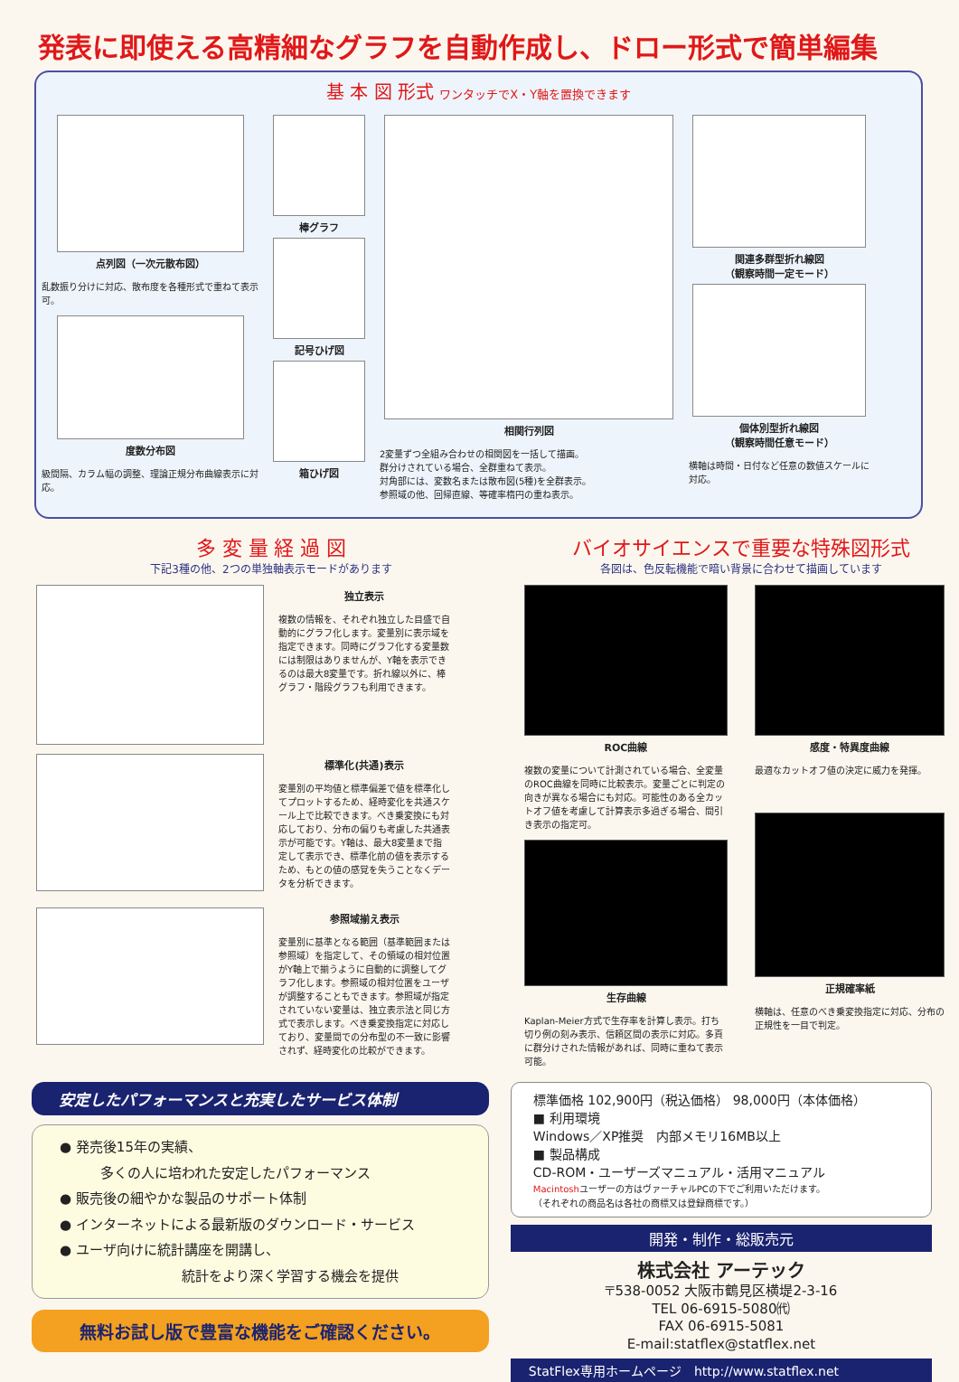発表に即使える高精細なグラフを自動作成し、ドロー形式で簡単編集
基 本 図 形式 ワンタッチでX・Y軸を置換できます
点列図（一次元散布図）
乱数振り分けに対応、散布度を各種形式で重ねて表示可。
度数分布図
級間隔、カラム幅の調整、理論正規分布曲線表示に対応。
棒グラフ
記号ひげ図
箱ひげ図
相関行列図
2変量ずつ全組み合わせの相関図を一括して描画。
群分けされている場合、全群重ねて表示。
対角部には、変数名または散布図(5種)を全群表示。
参照域の他、回帰直線、等確率楕円の重ね表示。
関連多群型折れ線図
（観察時間一定モード）
個体別型折れ線図
（観察時間任意モード）
横軸は時間・日付など任意の数値スケールに対応。
多 変 量 経 過 図
下記3種の他、2つの単独軸表示モードがあります
独立表示
複数の情報を、それぞれ独立した目盛で自動的にグラフ化します。変量別に表示域を指定できます。同時にグラフ化する変量数には制限はありませんが、Y軸を表示できるのは最大8変量です。折れ線以外に、棒グラフ・階段グラフも利用できます。
標準化(共通)表示
変量別の平均値と標準偏差で値を標準化してプロットするため、経時変化を共通スケール上で比較できます。べき乗変換にも対応しており、分布の偏りも考慮した共通表示が可能です。Y軸は、最大8変量まで指定して表示でき、標準化前の値を表示するため、もとの値の感覚を失うことなくデータを分析できます。
参照域揃え表示
変量別に基準となる範囲（基準範囲または参照域）を指定して、その領域の相対位置がY軸上で揃うように自動的に調整してグラフ化します。参照域の相対位置をユーザが調整することもできます。参照域が指定されていない変量は、独立表示法と同じ方式で表示します。べき乗変換指定に対応しており、変量間での分布型の不一致に影響されず、経時変化の比較ができます。
バイオサイエンスで重要な特殊図形式
各図は、色反転機能で暗い背景に合わせて描画しています
ROC曲線
複数の変量について計測されている場合、全変量のROC曲線を同時に比較表示。変量ごとに判定の向きが異なる場合にも対応。可能性のある全カットオフ値を考慮して計算表示多過ぎる場合、間引き表示の指定可。
生存曲線
Kaplan-Meier方式で生存率を計算し表示。打ち切り例の刻み表示、信頼区間の表示に対応。多頁に群分けされた情報があれば、同時に重ねて表示可能。
感度・特異度曲線
最適なカットオフ値の決定に威力を発揮。
正規確率紙
横軸は、任意のべき乗変換指定に対応、分布の正規性を一目で判定。
安定したパフォーマンスと充実したサービス体制
● 発売後15年の実績、
　　　多くの人に培われた安定したパフォーマンス
● 販売後の細やかな製品のサポート体制
● インターネットによる最新版のダウンロード・サービス
● ユーザ向けに統計講座を開講し、
　　　　　　　　　統計をより深く学習する機会を提供
無料お試し版で豊富な機能をご確認ください。
標準価格 102,900円（税込価格） 98,000円（本体価格）
■ 利用環境
Windows／XP推奨　内部メモリ16MB以上
■ 製品構成
CD-ROM・ユーザーズマニュアル・活用マニュアル
Macintoshユーザーの方はヴァーチャルPCの下でご利用いただけます。
（それぞれの商品名は各社の商標又は登録商標です。）
開発・制作・総販売元
株式会社 アーテック
〒538-0052 大阪市鶴見区横堤2-3-16
TEL 06-6915-5080㈹
FAX 06-6915-5081
E-mail:statflex@statflex.net
StatFlex専用ホームページ　http://www.statflex.net